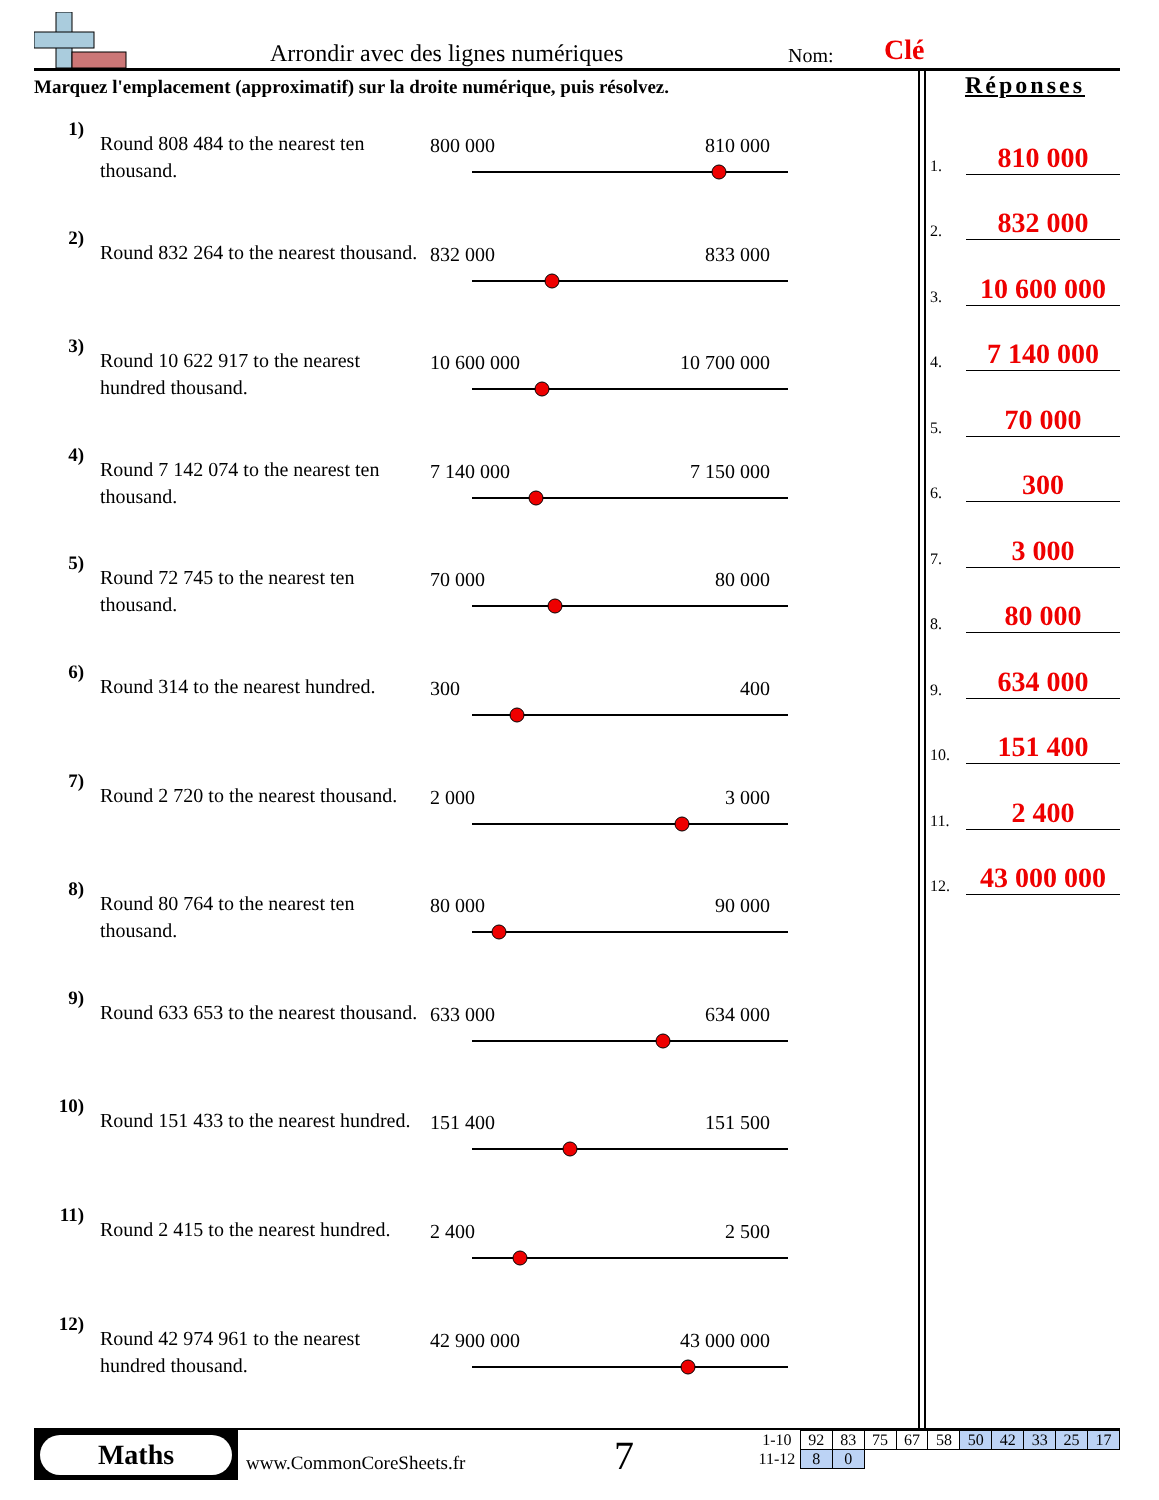Arrondir avec des lignes numériques
Nom: Clé
Marquez l'emplacement (approximatif) sur la droite numérique, puis résolvez.
1)
Round 808 484 to the nearest ten thousand.
800 000 810 000
2)
Round 832 264 to the nearest thousand.
832 000 833 000
3)
Round 10 622 917 to the nearest hundred thousand.
10 600 000 10 700 000
4)
Round 7 142 074 to the nearest ten thousand.
7 140 000 7 150 000
5)
Round 72 745 to the nearest ten thousand.
70 000 80 000
6)
Round 314 to the nearest hundred.
300 400
7)
Round 2 720 to the nearest thousand.
2 000 3 000
8)
Round 80 764 to the nearest ten thousand.
80 000 90 000
9)
Round 633 653 to the nearest thousand.
633 000 634 000
10)
Round 151 433 to the nearest hundred.
151 400 151 500
11)
Round 2 415 to the nearest hundred.
2 400 2 500
12)
Round 42 974 961 to the nearest hundred thousand.
42 900 000 43 000 000
Réponses
1. 810 000
2. 832 000
3. 10 600 000
4. 7 140 000
5. 70 000
6. 300
7. 3 000
8. 80 000
9. 634 000
10. 151 400
11. 2 400
12. 43 000 000
Maths
www.CommonCoreSheets.fr 7
| 1-10 | 92 | 83 | 75 | 67 | 58 | 50 | 42 | 33 | 25 | 17 |
| 11-12 | 8 | 0 | | | | | | | | |